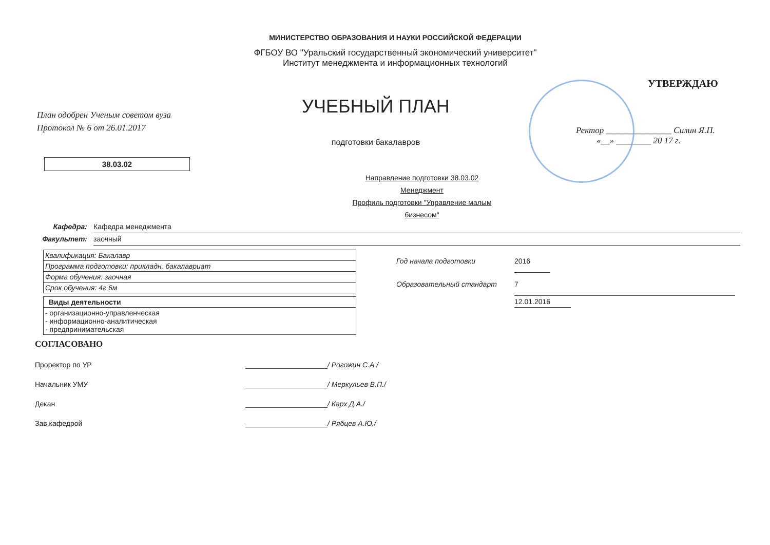МИНИСТЕРСТВО ОБРАЗОВАНИЯ И НАУКИ РОССИЙСКОЙ ФЕДЕРАЦИИ
ФГБОУ ВО "Уральский государственный экономический университет"
Институт менеджмента и информационных технологий
План одобрен Ученым советом вуза
Протокол № 6 от 26.01.2017
38.03.02
УЧЕБНЫЙ ПЛАН
подготовки бакалавров
Направление подготовки 38.03.02 Менеджмент
Профиль подготовки "Управление малым бизнесом"
УТВЕРЖДАЮ
Ректор _______________ Силин Я.П.
«__» ________ 20 17 г.
Кафедра: Кафедра менеджмента
Факультет: заочный
| Квалификация: Бакалавр |
| Программа подготовки: прикладн. бакалавриат |
| Форма обучения: заочная |
| Срок обучения: 4г 6м |
| Виды деятельности |
| --- |
| - организационно-управленческая - информационно-аналитическая - предпринимательская |
Год начала подготовки 2016
Образовательный стандарт 7
12.01.2016
СОГЛАСОВАНО
Проректор по УР / Рогожин С.А./
Начальник УМУ / Меркульев В.П./
Декан / Карх Д.А./
Зав.кафедрой / Рябцев А.Ю./